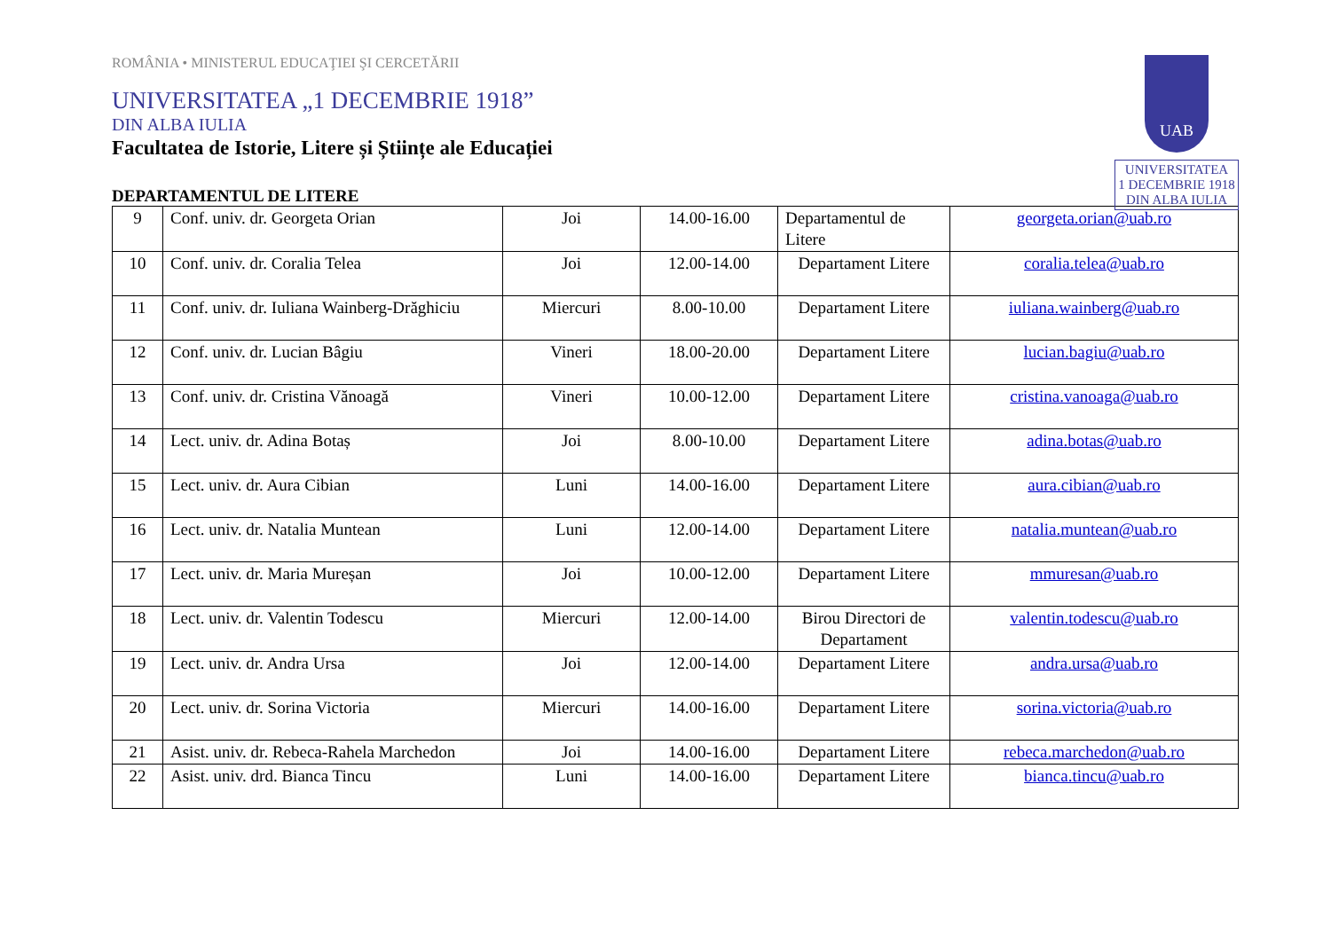UAB
UNIVERSITATEA
1 DECEMBRIE 1918
DIN ALBA IULIA
ROMÂNIA • MINISTERUL EDUCAŢIEI ŞI CERCETĂRII
UNIVERSITATEA „1 DECEMBRIE 1918”
DIN ALBA IULIA
Facultatea de Istorie, Litere și Științe ale Educației
DEPARTAMENTUL DE LITERE
| 9 | Conf. univ. dr. Georgeta Orian | Joi | 14.00-16.00 | Departamentul de Litere | georgeta.orian@uab.ro |
| 10 | Conf. univ. dr. Coralia Telea | Joi | 12.00-14.00 | Departament Litere | coralia.telea@uab.ro |
| 11 | Conf. univ. dr. Iuliana Wainberg-Drăghiciu | Miercuri | 8.00-10.00 | Departament Litere | iuliana.wainberg@uab.ro |
| 12 | Conf. univ. dr. Lucian Bâgiu | Vineri | 18.00-20.00 | Departament Litere | lucian.bagiu@uab.ro |
| 13 | Conf. univ. dr. Cristina Vănoagă | Vineri | 10.00-12.00 | Departament Litere | cristina.vanoaga@uab.ro |
| 14 | Lect. univ. dr. Adina Botaș | Joi | 8.00-10.00 | Departament Litere | adina.botas@uab.ro |
| 15 | Lect. univ. dr. Aura Cibian | Luni | 14.00-16.00 | Departament Litere | aura.cibian@uab.ro |
| 16 | Lect. univ. dr. Natalia Muntean | Luni | 12.00-14.00 | Departament Litere | natalia.muntean@uab.ro |
| 17 | Lect. univ. dr. Maria Mureșan | Joi | 10.00-12.00 | Departament Litere | mmuresan@uab.ro |
| 18 | Lect. univ. dr. Valentin Todescu | Miercuri | 12.00-14.00 | Birou Directori de Departament | valentin.todescu@uab.ro |
| 19 | Lect. univ. dr. Andra Ursa | Joi | 12.00-14.00 | Departament Litere | andra.ursa@uab.ro |
| 20 | Lect. univ. dr. Sorina Victoria | Miercuri | 14.00-16.00 | Departament Litere | sorina.victoria@uab.ro |
| 21 | Asist. univ. dr. Rebeca-Rahela Marchedon | Joi | 14.00-16.00 | Departament Litere | rebeca.marchedon@uab.ro |
| 22 | Asist. univ. drd. Bianca Tincu | Luni | 14.00-16.00 | Departament Litere | bianca.tincu@uab.ro |